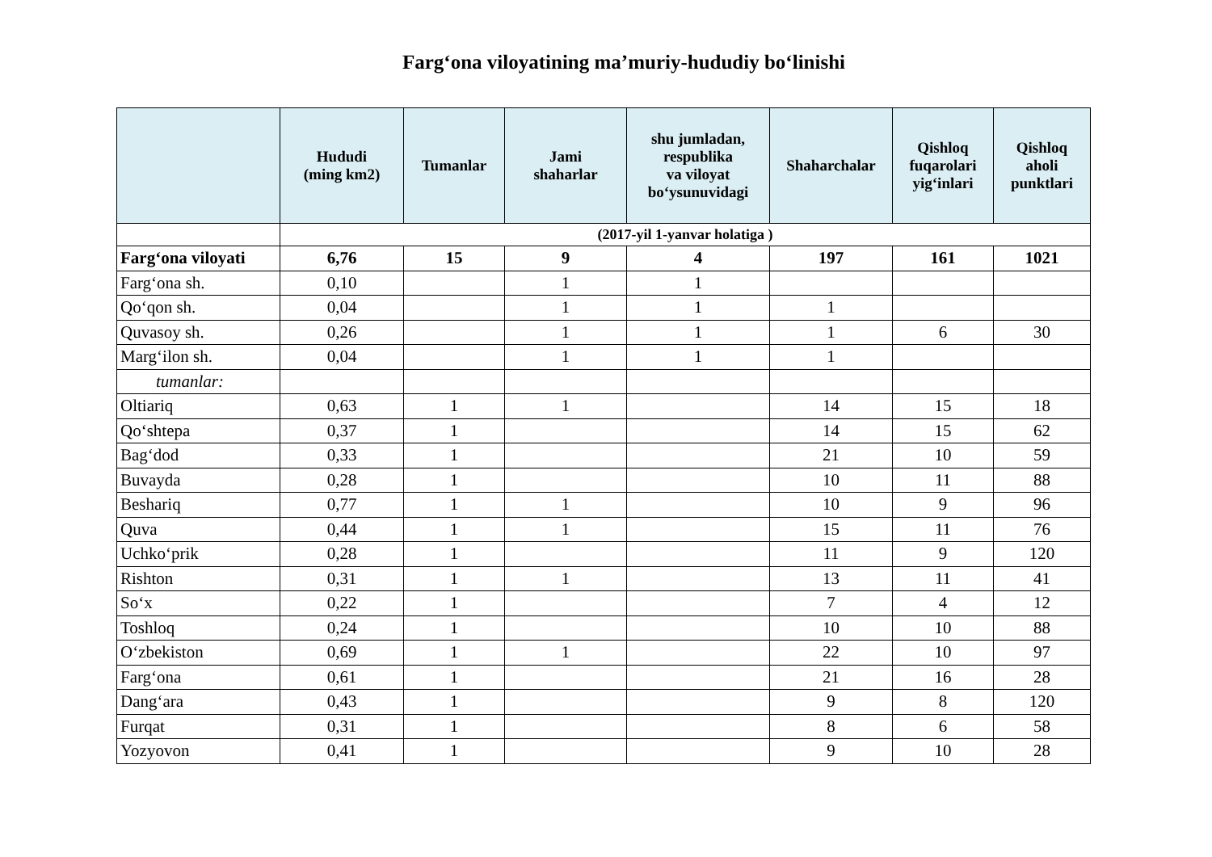Farg‘ona viloyatining ma’muriy-hududiy bo‘linishi
| | Hududi (ming km2) | Tumanlar | Jami shaharlar | shu jumladan, respublika va viloyat bo‘ysunuvidagi | Shaharchalar | Qishloq fuqarolari yig‘inlari | Qishloq aholi punktlari |
| --- | --- | --- | --- | --- | --- | --- | --- |
| | (2017-yil 1-yanvar holatiga ) | | | | | | |
| Farg‘ona viloyati | 6,76 | 15 | 9 | 4 | 197 | 161 | 1021 |
| Farg‘ona sh. | 0,10 | | 1 | 1 | | | |
| Qo‘qon sh. | 0,04 | | 1 | 1 | 1 | | |
| Quvasoy sh. | 0,26 | | 1 | 1 | 1 | 6 | 30 |
| Marg‘ilon sh. | 0,04 | | 1 | 1 | 1 | | |
| tumanlar: | | | | | | | |
| Oltiariq | 0,63 | 1 | 1 | | 14 | 15 | 18 |
| Qo‘shtepa | 0,37 | 1 | | | 14 | 15 | 62 |
| Bag‘dod | 0,33 | 1 | | | 21 | 10 | 59 |
| Buvayda | 0,28 | 1 | | | 10 | 11 | 88 |
| Beshariq | 0,77 | 1 | 1 | | 10 | 9 | 96 |
| Quva | 0,44 | 1 | 1 | | 15 | 11 | 76 |
| Uchko‘prik | 0,28 | 1 | | | 11 | 9 | 120 |
| Rishton | 0,31 | 1 | 1 | | 13 | 11 | 41 |
| So‘x | 0,22 | 1 | | | 7 | 4 | 12 |
| Toshloq | 0,24 | 1 | | | 10 | 10 | 88 |
| O‘zbekiston | 0,69 | 1 | 1 | | 22 | 10 | 97 |
| Farg‘ona | 0,61 | 1 | | | 21 | 16 | 28 |
| Dang‘ara | 0,43 | 1 | | | 9 | 8 | 120 |
| Furqat | 0,31 | 1 | | | 8 | 6 | 58 |
| Yozyovon | 0,41 | 1 | | | 9 | 10 | 28 |